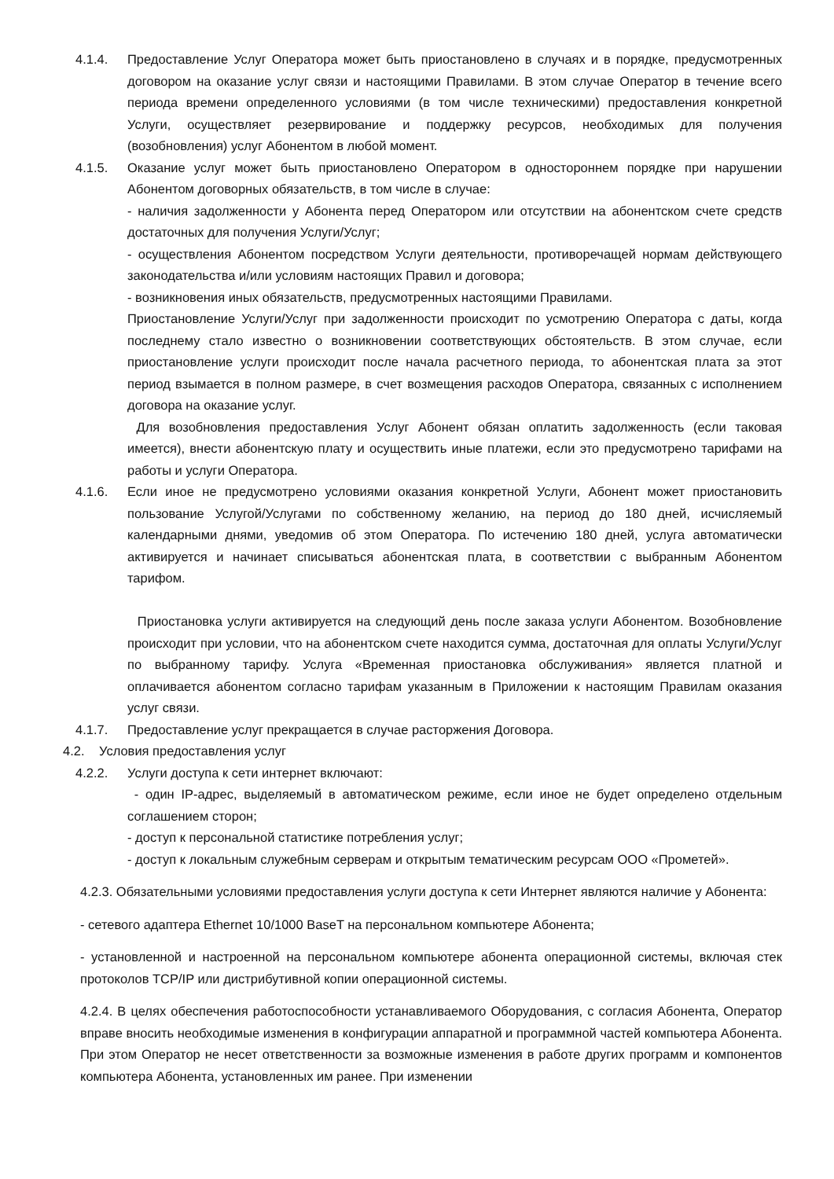4.1.4. Предоставление Услуг Оператора может быть приостановлено в случаях и в порядке, предусмотренных договором на оказание услуг связи и настоящими Правилами. В этом случае Оператор в течение всего периода времени определенного условиями (в том числе техническими) предоставления конкретной Услуги, осуществляет резервирование и поддержку ресурсов, необходимых для получения (возобновления) услуг Абонентом в любой момент.
4.1.5. Оказание услуг может быть приостановлено Оператором в одностороннем порядке при нарушении Абонентом договорных обязательств, в том числе в случае:
- наличия задолженности у Абонента перед Оператором или отсутствии на абонентском счете средств достаточных для получения Услуги/Услуг;
- осуществления Абонентом посредством Услуги деятельности, противоречащей нормам действующего законодательства и/или условиям настоящих Правил и договора;
- возникновения иных обязательств, предусмотренных настоящими Правилами.
Приостановление Услуги/Услуг при задолженности происходит по усмотрению Оператора с даты, когда последнему стало известно о возникновении соответствующих обстоятельств. В этом случае, если приостановление услуги происходит после начала расчетного периода, то абонентская плата за этот период взымается в полном размере, в счет возмещения расходов Оператора, связанных с исполнением договора на оказание услуг.
Для возобновления предоставления Услуг Абонент обязан оплатить задолженность (если таковая имеется), внести абонентскую плату и осуществить иные платежи, если это предусмотрено тарифами на работы и услуги Оператора.
4.1.6. Если иное не предусмотрено условиями оказания конкретной Услуги, Абонент может приостановить пользование Услугой/Услугами по собственному желанию, на период до 180 дней, исчисляемый календарными днями, уведомив об этом Оператора. По истечению 180 дней, услуга автоматически активируется и начинает списываться абонентская плата, в соответствии с выбранным Абонентом тарифом.
Приостановка услуги активируется на следующий день после заказа услуги Абонентом. Возобновление происходит при условии, что на абонентском счете находится сумма, достаточная для оплаты Услуги/Услуг по выбранному тарифу. Услуга «Временная приостановка обслуживания» является платной и оплачивается абонентом согласно тарифам указанным в Приложении к настоящим Правилам оказания услуг связи.
4.1.7. Предоставление услуг прекращается в случае расторжения Договора.
4.2. Условия предоставления услуг
4.2.2. Услуги доступа к сети интернет включают:
- один IP-адрес, выделяемый в автоматическом режиме, если иное не будет определено отдельным соглашением сторон;
- доступ к персональной статистике потребления услуг;
- доступ к локальным служебным серверам и открытым тематическим ресурсам ООО «Прометей».
4.2.3. Обязательными условиями предоставления услуги доступа к сети Интернет являются наличие у Абонента:
- сетевого адаптера Ethernet 10/1000 BaseT на персональном компьютере Абонента;
- установленной и настроенной на персональном компьютере абонента операционной системы, включая стек протоколов TCP/IP или дистрибутивной копии операционной системы.
4.2.4. В целях обеспечения работоспособности устанавливаемого Оборудования, с согласия Абонента, Оператор вправе вносить необходимые изменения в конфигурации аппаратной и программной частей компьютера Абонента. При этом Оператор не несет ответственности за возможные изменения в работе других программ и компонентов компьютера Абонента, установленных им ранее. При изменении